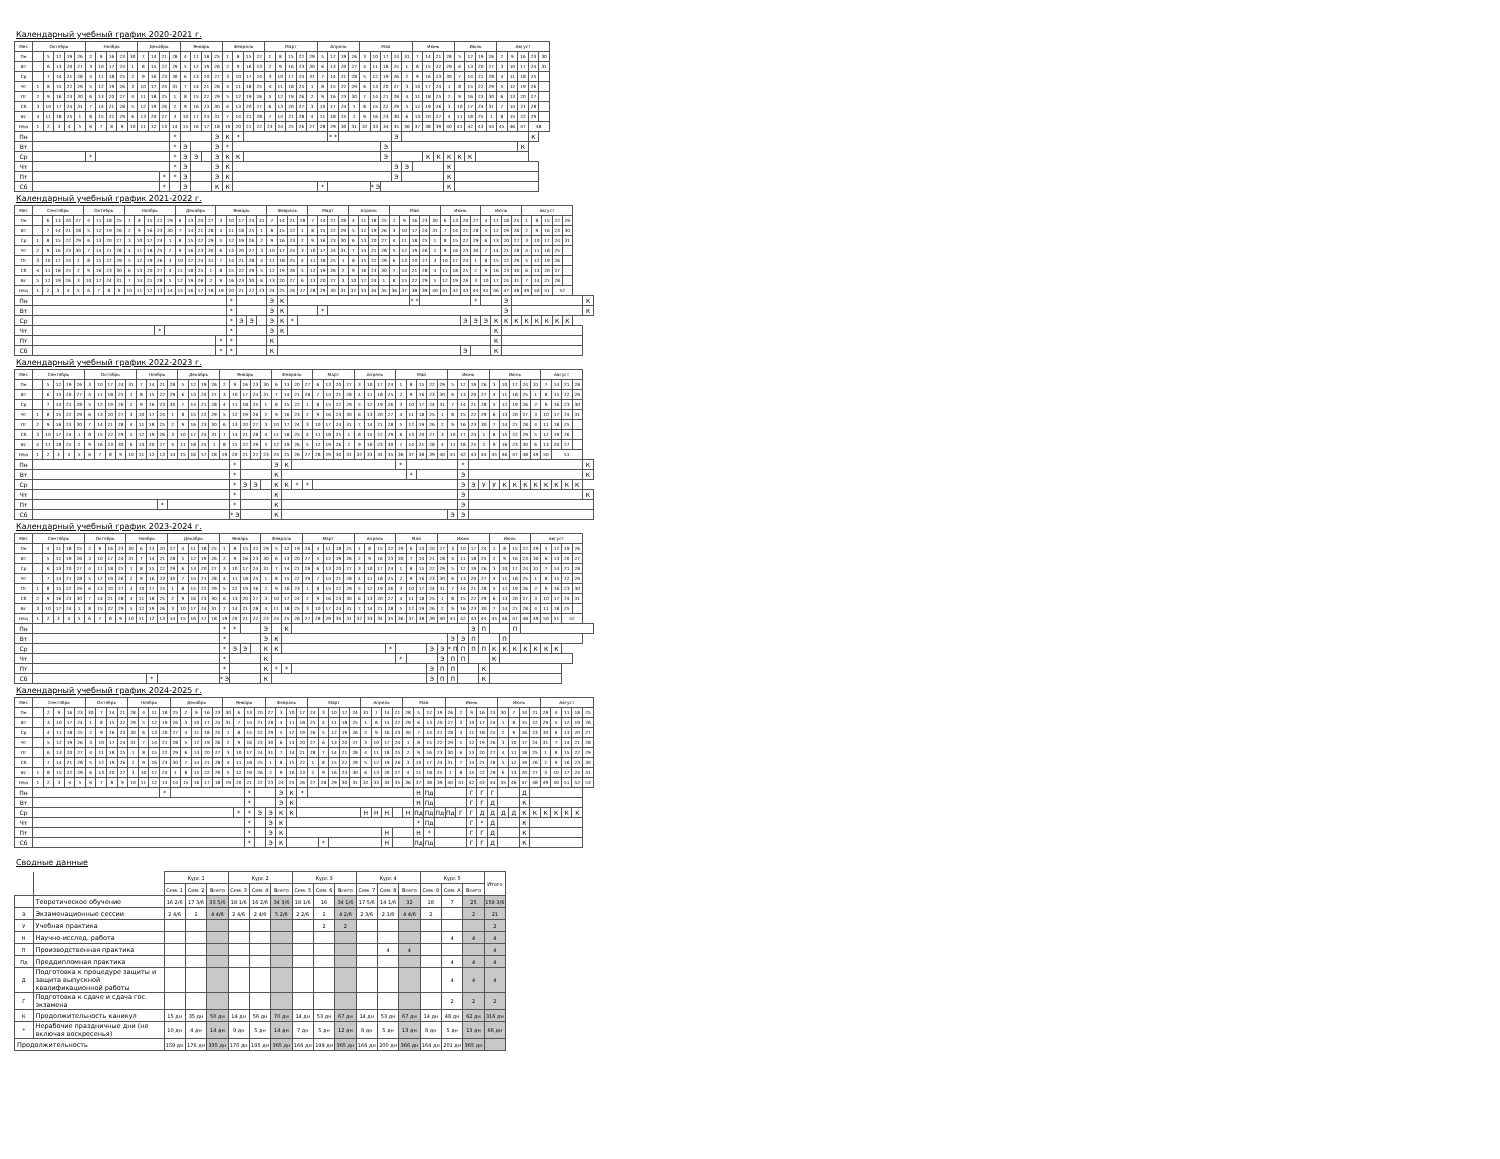Календарный учебный график 2020-2021 г.
| Мес | Октябрь | | | | | Ноябрь | | | | | Декабрь | | | | Январь | | | | Февраль | | | | Март | | | | | Апрель | | | | Май | | | | | Июнь | | | | Июль | | | | Август | | | | |
| Пн | | 5 | 12 | 19 | 26 | 2 | 9 | 16 | 23 | 30 | 7 | 14 | 21 | 28 | 4 | 11 | 18 | 25 | 1 | 8 | 15 | 22 | 1 | 8 | 15 | 22 | 29 | 5 | 12 | 19 | 26 | 3 | 10 | 17 | 24 | 31 | 7 | 14 | 21 | 28 | 5 | 12 | 19 | 26 | 2 | 9 | 16 | 23 | 30 |
| Вт | | 6 | 13 | 20 | 27 | 3 | 10 | 17 | 24 | 1 | 8 | 15 | 22 | 29 | 5 | 12 | 19 | 26 | 2 | 9 | 16 | 23 | 2 | 9 | 16 | 23 | 30 | 6 | 13 | 20 | 27 | 4 | 11 | 18 | 25 | 1 | 8 | 15 | 22 | 29 | 6 | 13 | 20 | 27 | 3 | 10 | 17 | 24 | 31 |
| Ср | | 7 | 14 | 21 | 28 | 4 | 11 | 18 | 25 | 2 | 9 | 16 | 23 | 30 | 6 | 13 | 20 | 27 | 3 | 10 | 17 | 24 | 3 | 10 | 17 | 24 | 31 | 7 | 14 | 21 | 28 | 5 | 12 | 19 | 26 | 2 | 9 | 16 | 23 | 30 | 7 | 14 | 21 | 28 | 4 | 11 | 18 | 25 | |
| Чт | 1 | 8 | 15 | 22 | 29 | 5 | 12 | 19 | 26 | 3 | 10 | 17 | 24 | 31 | 7 | 14 | 21 | 28 | 4 | 11 | 18 | 25 | 4 | 11 | 18 | 25 | 1 | 8 | 15 | 22 | 29 | 6 | 13 | 20 | 27 | 3 | 10 | 17 | 24 | 1 | 8 | 15 | 22 | 29 | 5 | 12 | 19 | 26 | |
| Пт | 2 | 9 | 16 | 23 | 30 | 6 | 13 | 20 | 27 | 4 | 11 | 18 | 25 | 1 | 8 | 15 | 22 | 29 | 5 | 12 | 19 | 26 | 5 | 12 | 19 | 26 | 2 | 9 | 16 | 23 | 30 | 7 | 14 | 21 | 28 | 4 | 11 | 18 | 25 | 2 | 9 | 16 | 23 | 30 | 6 | 13 | 20 | 27 | |
| Сб | 3 | 10 | 17 | 24 | 31 | 7 | 14 | 21 | 28 | 5 | 12 | 19 | 26 | 2 | 9 | 16 | 23 | 30 | 6 | 13 | 20 | 27 | 6 | 13 | 20 | 27 | 3 | 10 | 17 | 24 | 1 | 8 | 15 | 22 | 29 | 5 | 12 | 19 | 26 | 3 | 10 | 17 | 24 | 31 | 7 | 14 | 21 | 28 | |
| Вс | 4 | 11 | 18 | 25 | 1 | 8 | 15 | 22 | 29 | 6 | 13 | 20 | 27 | 3 | 10 | 17 | 24 | 31 | 7 | 14 | 21 | 28 | 7 | 14 | 21 | 28 | 4 | 11 | 18 | 25 | 2 | 9 | 16 | 23 | 30 | 6 | 13 | 20 | 27 | 4 | 11 | 18 | 25 | 1 | 8 | 15 | 22 | 29 | |
| Нед | 1 | 2 | 3 | 4 | 5 | 6 | 7 | 8 | 9 | 10 | 11 | 12 | 13 | 14 | 15 | 16 | 17 | 18 | 19 | 20 | 21 | 22 | 23 | 24 | 25 | 26 | 27 | 28 | 29 | 30 | 31 | 32 | 33 | 34 | 35 | 36 | 37 | 38 | 39 | 40 | 41 | 42 | 43 | 44 | 45 | 46 | 47 | 48 | |
| Пн | | | | | | | | | | | | | | * | | | | Э | К | * | | | | | | | | | * * | | | | | | Э | | | | | | | | | | | | | К | |
| Вт | | | | | | | | | | | | | | * | Э | | | Э | * | | | | | | | | | | | | | | | Э | | | | | | | | | | | | | К | | |
| Ср | | | | | | * | | | | | | | | * | Э | Э | | Э | К | К | | | | | | | | | | | | | | Э | | | | К | К | К | К | К | | | | | | | |
| Чт | | | | | | | | | | | | | | * | Э | | | Э | К | | | | | | | | | | | | | | | | Э | Э | | | | К | | | | | | | | | |
| Пт | | | | | | | | | | | | | * | * | Э | | | Э | К | | | | | | | | | | | | | | | | Э | | | | | К | | | | | | | | | |
| Сб | | | | | | | | | | | | | * | | Э | | | К | К | | | | | | | | | * | | | | | * Э | | | | | | | К | | | | | | | | | |
Календарный учебный график 2021-2022 г.
| Мес | Сентябрь | | | | | Октябрь | | | | Ноябрь | | | | | Декабрь | | | | Январь | | | | | Февраль | | | | Март | | | | Апрель | | | | Май | | | | | Июнь | | | | Июль | | | | Август | | | | | |
| Пн | | 6 | 13 | 20 | 27 | 4 | 11 | 18 | 25 | 1 | 8 | 15 | 22 | 29 | 6 | 13 | 20 | 27 | 3 | 10 | 17 | 24 | 31 | 7 | 14 | 21 | 28 | 7 | 14 | 21 | 28 | 4 | 11 | 18 | 25 | 2 | 9 | 16 | 23 | 30 | 6 | 13 | 20 | 27 | 4 | 11 | 18 | 25 | 1 | 8 | 15 | 22 | 29 | |
| Вт | | 7 | 14 | 21 | 28 | 5 | 12 | 19 | 26 | 2 | 9 | 16 | 23 | 30 | 7 | 14 | 21 | 28 | 4 | 11 | 18 | 25 | 1 | 8 | 15 | 22 | 1 | 8 | 15 | 22 | 29 | 5 | 12 | 19 | 26 | 3 | 10 | 17 | 24 | 31 | 7 | 14 | 21 | 28 | 5 | 12 | 19 | 26 | 2 | 9 | 16 | 23 | 30 | |
| Ср | 1 | 8 | 15 | 22 | 29 | 6 | 13 | 20 | 27 | 3 | 10 | 17 | 24 | 1 | 8 | 15 | 22 | 29 | 5 | 12 | 19 | 26 | 2 | 9 | 16 | 23 | 2 | 9 | 16 | 23 | 30 | 6 | 13 | 20 | 27 | 4 | 11 | 18 | 25 | 1 | 8 | 15 | 22 | 29 | 6 | 13 | 20 | 27 | 3 | 10 | 17 | 24 | 31 | |
| Чт | 2 | 9 | 16 | 23 | 30 | 7 | 14 | 21 | 28 | 4 | 11 | 18 | 25 | 2 | 9 | 16 | 23 | 30 | 6 | 13 | 20 | 27 | 3 | 10 | 17 | 24 | 3 | 10 | 17 | 24 | 31 | 7 | 14 | 21 | 28 | 5 | 12 | 19 | 26 | 2 | 9 | 16 | 23 | 30 | 7 | 14 | 21 | 28 | 4 | 11 | 18 | 25 | | |
| Пт | 3 | 10 | 17 | 24 | 1 | 8 | 15 | 22 | 29 | 5 | 12 | 19 | 26 | 3 | 10 | 17 | 24 | 31 | 7 | 14 | 21 | 28 | 4 | 11 | 18 | 25 | 4 | 11 | 18 | 25 | 1 | 8 | 15 | 22 | 29 | 6 | 13 | 20 | 27 | 3 | 10 | 17 | 24 | 1 | 8 | 15 | 22 | 29 | 5 | 12 | 19 | 26 | | |
| Сб | 4 | 11 | 18 | 25 | 2 | 9 | 16 | 23 | 30 | 6 | 13 | 20 | 27 | 4 | 11 | 18 | 25 | 1 | 8 | 15 | 22 | 29 | 5 | 12 | 19 | 26 | 5 | 12 | 19 | 26 | 2 | 9 | 16 | 23 | 30 | 7 | 14 | 21 | 28 | 4 | 11 | 18 | 25 | 2 | 9 | 16 | 23 | 30 | 6 | 13 | 20 | 27 | | |
| Вс | 5 | 12 | 19 | 26 | 3 | 10 | 17 | 24 | 31 | 7 | 14 | 21 | 28 | 5 | 12 | 19 | 26 | 2 | 9 | 16 | 23 | 30 | 6 | 13 | 20 | 27 | 6 | 13 | 20 | 27 | 3 | 10 | 17 | 24 | 1 | 8 | 15 | 22 | 29 | 5 | 12 | 19 | 26 | 3 | 10 | 17 | 24 | 31 | 7 | 14 | 21 | 28 | | |
| Нед | 1 | 2 | 3 | 4 | 5 | 6 | 7 | 8 | 9 | 10 | 11 | 12 | 13 | 14 | 15 | 16 | 17 | 18 | 19 | 20 | 21 | 22 | 23 | 24 | 25 | 26 | 27 | 28 | 29 | 30 | 31 | 32 | 33 | 34 | 35 | 36 | 37 | 38 | 39 | 40 | 41 | 42 | 43 | 44 | 45 | 46 | 47 | 48 | 49 | 50 | 51 | 52 | | |
| Пн | | | | | | | | | | | | | | | | | | | | * | | | | Э | К | | | | | | | | | | | | | * * | | | | | | * | | | Э | | | | | | | К |
| Вт | | | | | | | | | | | | | | | | | | | | * | | | | Э | К | | | | * | | | | | | | | | | | | | | | | | | Э | | | | | | | К |
| Ср | | | | | | | | | | | | | | | | | | | | * | Э | Э | | Э | К | * | | | | | | | | | | | | | | | | | Э | Э | Э | К | К | К | К | К | К | К | К | |
| Чт | | | | | | | | | | | | | * | | | | | | | * | | | | Э | К | | | | | | | | | | | | | | | | | | | | | К | | | | | | | | |
| Пт | | | | | | | | | | | | | | | | | | | * | * | | | | К | | | | | | | | | | | | | | | | | | | | | | К | | | | | | | | |
| Сб | | | | | | | | | | | | | | | | | | | * | * | | | | К | | | | | | | | | | | | | | | | | | | Э | | | К | | | | | | | | |
Календарный учебный график 2022-2023 г.
| Мес | Сентябрь | | | | | Октябрь | | | | | Ноябрь | | | | Декабрь | | | | Январь | | | | | Февраль | | | | Март | | | | Апрель | | | | Май | | | | | Июнь | | | | Июль | | | | | Август | | | | |
| Пн | | 5 | 12 | 19 | 26 | 3 | 10 | 17 | 24 | 31 | 7 | 14 | 21 | 28 | 5 | 12 | 19 | 26 | 2 | 9 | 16 | 23 | 30 | 6 | 13 | 20 | 27 | 6 | 13 | 20 | 27 | 3 | 10 | 17 | 24 | 1 | 8 | 15 | 22 | 29 | 5 | 12 | 19 | 26 | 3 | 10 | 17 | 24 | 31 | 7 | 14 | 21 | 28 | |
| Вт | | 6 | 13 | 20 | 27 | 4 | 11 | 18 | 25 | 1 | 8 | 15 | 22 | 29 | 6 | 13 | 20 | 27 | 3 | 10 | 17 | 24 | 31 | 7 | 14 | 21 | 28 | 7 | 14 | 21 | 28 | 4 | 11 | 18 | 25 | 2 | 9 | 16 | 23 | 30 | 6 | 13 | 20 | 27 | 4 | 11 | 18 | 25 | 1 | 8 | 15 | 22 | 29 | |
| Ср | | 7 | 14 | 21 | 28 | 5 | 12 | 19 | 26 | 2 | 9 | 16 | 23 | 30 | 7 | 14 | 21 | 28 | 4 | 11 | 18 | 25 | 1 | 8 | 15 | 22 | 1 | 8 | 15 | 22 | 29 | 5 | 12 | 19 | 26 | 3 | 10 | 17 | 24 | 31 | 7 | 14 | 21 | 28 | 5 | 12 | 19 | 26 | 2 | 9 | 16 | 23 | 30 | |
| Чт | 1 | 8 | 15 | 22 | 29 | 6 | 13 | 20 | 27 | 3 | 10 | 17 | 24 | 1 | 8 | 15 | 22 | 29 | 5 | 12 | 19 | 26 | 2 | 9 | 16 | 23 | 2 | 9 | 16 | 23 | 30 | 6 | 13 | 20 | 27 | 4 | 11 | 18 | 25 | 1 | 8 | 15 | 22 | 29 | 6 | 13 | 20 | 27 | 3 | 10 | 17 | 24 | 31 | |
| Пт | 2 | 9 | 16 | 23 | 30 | 7 | 14 | 21 | 28 | 4 | 11 | 18 | 25 | 2 | 9 | 16 | 23 | 30 | 6 | 13 | 20 | 27 | 3 | 10 | 17 | 24 | 3 | 10 | 17 | 24 | 31 | 7 | 14 | 21 | 28 | 5 | 12 | 19 | 26 | 2 | 9 | 16 | 23 | 30 | 7 | 14 | 21 | 28 | 4 | 11 | 18 | 25 | | |
| Сб | 3 | 10 | 17 | 24 | 1 | 8 | 15 | 22 | 29 | 5 | 12 | 19 | 26 | 3 | 10 | 17 | 24 | 31 | 7 | 14 | 21 | 28 | 4 | 11 | 18 | 25 | 4 | 11 | 18 | 25 | 1 | 8 | 15 | 22 | 29 | 6 | 13 | 20 | 27 | 3 | 10 | 17 | 24 | 1 | 8 | 15 | 22 | 29 | 5 | 12 | 19 | 26 | | |
| Вс | 4 | 11 | 18 | 25 | 2 | 9 | 16 | 23 | 30 | 6 | 13 | 20 | 27 | 4 | 11 | 18 | 25 | 1 | 8 | 15 | 22 | 29 | 5 | 12 | 19 | 26 | 5 | 12 | 19 | 26 | 2 | 9 | 16 | 23 | 30 | 7 | 14 | 21 | 28 | 4 | 11 | 18 | 25 | 2 | 9 | 16 | 23 | 30 | 6 | 13 | 20 | 27 | | |
| Нед | 1 | 2 | 3 | 4 | 5 | 6 | 7 | 8 | 9 | 10 | 11 | 12 | 13 | 14 | 15 | 16 | 17 | 18 | 19 | 20 | 21 | 22 | 23 | 24 | 25 | 26 | 27 | 28 | 29 | 30 | 31 | 32 | 33 | 34 | 35 | 36 | 37 | 38 | 39 | 40 | 41 | 42 | 43 | 44 | 45 | 46 | 47 | 48 | 49 | 50 | 51 | | | |
| Пн | | | | | | | | | | | | | | | | | | | | * | | | | Э | К | | | | | | | | | | | * | | | | | | * | | | | | | | | | | | | К |
| Вт | | | | | | | | | | | | | | | | | | | | * | | | | К | | | | | | | | | | | | | * | | | | | Э | | | | | | | | | | | | К |
| Ср | | | | | | | | | | | | | | | | | | | | * | Э | Э | | К | К | * | * | | | | | | | | | | | | | | | Э | Э | У | У | К | К | К | К | К | К | К | К | |
| Чт | | | | | | | | | | | | | | | | | | | | * | | | | К | | | | | | | | | | | | | | | | | | Э | | | | | | | | | | | | К |
| Пт | | | | | | | | | | | | | * | | | | | | | * | | | | К | | | | | | | | | | | | | | | | | | Э | | | | | | | | | | | | |
| Сб | | | | | | | | | | | | | | | | | | | | * Э | | | | К | | | | | | | | | | | | | | | | | Э | Э | | | | | | | | | | | | |
Календарный учебный график 2023-2024 г.
| Мес | Сентябрь | | | | | Октябрь | | | | Ноябрь | | | | Декабрь | | | | | Январь | | | | Февраль | | | | Март | | | | | Апрель | | | | Май | | | | Июнь | | | | | Июль | | | | Август | | | | |
| Пн | | 4 | 11 | 18 | 25 | 2 | 9 | 16 | 23 | 30 | 6 | 13 | 20 | 27 | 4 | 11 | 18 | 25 | 1 | 8 | 15 | 22 | 29 | 5 | 12 | 19 | 26 | 4 | 11 | 18 | 25 | 1 | 8 | 15 | 22 | 29 | 6 | 13 | 20 | 27 | 3 | 10 | 17 | 24 | 1 | 8 | 15 | 22 | 29 | 5 | 12 | 19 | 26 |
| Вт | | 5 | 12 | 19 | 26 | 3 | 10 | 17 | 24 | 31 | 7 | 14 | 21 | 28 | 5 | 12 | 19 | 26 | 2 | 9 | 16 | 23 | 30 | 6 | 13 | 20 | 27 | 5 | 12 | 19 | 26 | 2 | 9 | 16 | 23 | 30 | 7 | 14 | 21 | 28 | 4 | 11 | 18 | 25 | 2 | 9 | 16 | 23 | 30 | 6 | 13 | 20 | 27 |
| Ср | | 6 | 13 | 20 | 27 | 4 | 11 | 18 | 25 | 1 | 8 | 15 | 22 | 29 | 6 | 13 | 20 | 27 | 3 | 10 | 17 | 24 | 31 | 7 | 14 | 21 | 28 | 6 | 13 | 20 | 27 | 3 | 10 | 17 | 24 | 1 | 8 | 15 | 22 | 29 | 5 | 12 | 19 | 26 | 3 | 10 | 17 | 24 | 31 | 7 | 14 | 21 | 28 |
| Чт | | 7 | 14 | 21 | 28 | 5 | 12 | 19 | 26 | 2 | 9 | 16 | 23 | 30 | 7 | 14 | 21 | 28 | 4 | 11 | 18 | 25 | 1 | 8 | 15 | 22 | 29 | 7 | 14 | 21 | 28 | 4 | 11 | 18 | 25 | 2 | 9 | 16 | 23 | 30 | 6 | 13 | 20 | 27 | 4 | 11 | 18 | 25 | 1 | 8 | 15 | 22 | 29 |
| Пт | 1 | 8 | 15 | 22 | 29 | 6 | 13 | 20 | 27 | 3 | 10 | 17 | 24 | 1 | 8 | 15 | 22 | 29 | 5 | 12 | 19 | 26 | 2 | 9 | 16 | 23 | 1 | 8 | 15 | 22 | 29 | 5 | 12 | 19 | 26 | 3 | 10 | 17 | 24 | 31 | 7 | 14 | 21 | 28 | 5 | 12 | 19 | 26 | 2 | 9 | 16 | 23 | 30 |
| Сб | 2 | 9 | 16 | 23 | 30 | 7 | 14 | 21 | 28 | 4 | 11 | 18 | 25 | 2 | 9 | 16 | 23 | 30 | 6 | 13 | 20 | 27 | 3 | 10 | 17 | 24 | 2 | 9 | 16 | 23 | 30 | 6 | 13 | 20 | 27 | 4 | 11 | 18 | 25 | 1 | 8 | 15 | 22 | 29 | 6 | 13 | 20 | 27 | 3 | 10 | 17 | 24 | 31 |
| Вс | 3 | 10 | 17 | 24 | 1 | 8 | 15 | 22 | 29 | 5 | 12 | 19 | 26 | 3 | 10 | 17 | 24 | 31 | 7 | 14 | 21 | 28 | 4 | 11 | 18 | 25 | 3 | 10 | 17 | 24 | 31 | 7 | 14 | 21 | 28 | 5 | 12 | 19 | 26 | 2 | 9 | 16 | 23 | 30 | 7 | 14 | 21 | 28 | 4 | 11 | 18 | 25 | |
| Нед | 1 | 2 | 3 | 4 | 5 | 6 | 7 | 8 | 9 | 10 | 11 | 12 | 13 | 14 | 15 | 16 | 17 | 18 | 19 | 20 | 21 | 22 | 23 | 24 | 25 | 26 | 27 | 28 | 29 | 30 | 31 | 32 | 33 | 34 | 35 | 36 | 37 | 38 | 39 | 40 | 41 | 42 | 43 | 44 | 45 | 46 | 47 | 48 | 49 | 50 | 51 | 52 | |
| Пн | | | | | | | | | | | | | | | | | | | * | * | | | Э | | К | | | | | | | | | | | | | | | | | | Э | П | | | П | | | | | | |
| Вт | | | | | | | | | | | | | | | | | | | * | | | | Э | К | | | | | | | | | | | | | | | | | Э | Э | П | | | П | | | | | | | |
| Ср | | | | | | | | | | | | | | | | | | | * | Э | Э | | К | К | | | | | | | | | | | * | | | | Э | Э | * П | П | П | П | К | К | К | К | К | К | К | | |
| Чт | | | | | | | | | | | | | | | | | | | * | | | | К | | | | | | | | | | | | | * | | | | Э | П | П | | | К | | | | | | | | |
| Пт | | | | | | | | | | | | | | | | | | | * | | | | К | * | * | | | | | | | | | | | | | | Э | П | П | | | К | | | | | | | | | |
| Сб | | | | | | | | | | | | * | | | | | | | * Э | | | | К | | | | | | | | | | | | | | | | Э | П | П | | | К | | | | | | | | | |
Календарный учебный график 2024-2025 г.
| Мес | Сентябрь | | | | | Октябрь | | | | Ноябрь | | | | Декабрь | | | | | Январь | | | | Февраль | | | | Март | | | | | Апрель | | | | Май | | | | Июнь | | | | | Июль | | | | Август | | | | |
| Пн | | 2 | 9 | 16 | 23 | 30 | 7 | 14 | 21 | 28 | 4 | 11 | 18 | 25 | 2 | 9 | 16 | 23 | 30 | 6 | 13 | 20 | 27 | 3 | 10 | 17 | 24 | 3 | 10 | 17 | 24 | 31 | 7 | 14 | 21 | 28 | 5 | 12 | 19 | 26 | 2 | 9 | 16 | 23 | 30 | 7 | 14 | 21 | 28 | 4 | 11 | 18 | 25 |
| Вт | | 3 | 10 | 17 | 24 | 1 | 8 | 15 | 22 | 29 | 5 | 12 | 19 | 26 | 3 | 10 | 17 | 24 | 31 | 7 | 14 | 21 | 28 | 4 | 11 | 18 | 25 | 4 | 11 | 18 | 25 | 1 | 8 | 15 | 22 | 29 | 6 | 13 | 20 | 27 | 3 | 10 | 17 | 24 | 1 | 8 | 15 | 22 | 29 | 5 | 12 | 19 | 26 |
| Ср | | 4 | 11 | 18 | 25 | 2 | 9 | 16 | 23 | 30 | 6 | 13 | 20 | 27 | 4 | 11 | 18 | 25 | 1 | 8 | 15 | 22 | 29 | 5 | 12 | 19 | 26 | 5 | 12 | 19 | 26 | 2 | 9 | 16 | 23 | 30 | 7 | 14 | 21 | 28 | 4 | 11 | 18 | 25 | 2 | 9 | 16 | 23 | 30 | 6 | 13 | 20 | 27 |
| Чт | | 5 | 12 | 19 | 26 | 3 | 10 | 17 | 24 | 31 | 7 | 14 | 21 | 28 | 5 | 12 | 19 | 26 | 2 | 9 | 16 | 23 | 30 | 6 | 13 | 20 | 27 | 6 | 13 | 20 | 27 | 3 | 10 | 17 | 24 | 1 | 8 | 15 | 22 | 29 | 5 | 12 | 19 | 26 | 3 | 10 | 17 | 24 | 31 | 7 | 14 | 21 | 28 |
| Пт | | 6 | 13 | 20 | 27 | 4 | 11 | 18 | 25 | 1 | 8 | 15 | 22 | 29 | 6 | 13 | 20 | 27 | 3 | 10 | 17 | 24 | 31 | 7 | 14 | 21 | 28 | 7 | 14 | 21 | 28 | 4 | 11 | 18 | 25 | 2 | 9 | 16 | 23 | 30 | 6 | 13 | 20 | 27 | 4 | 11 | 18 | 25 | 1 | 8 | 15 | 22 | 29 |
| Сб | | 7 | 14 | 21 | 28 | 5 | 12 | 19 | 26 | 2 | 9 | 16 | 23 | 30 | 7 | 14 | 21 | 28 | 4 | 11 | 18 | 25 | 1 | 8 | 15 | 22 | 1 | 8 | 15 | 22 | 29 | 5 | 12 | 19 | 26 | 3 | 10 | 17 | 24 | 31 | 7 | 14 | 21 | 28 | 5 | 12 | 19 | 26 | 2 | 9 | 16 | 23 | 30 |
| Вс | 1 | 8 | 15 | 22 | 29 | 6 | 13 | 20 | 27 | 3 | 10 | 17 | 24 | 1 | 8 | 15 | 22 | 29 | 5 | 12 | 19 | 26 | 2 | 9 | 16 | 23 | 2 | 9 | 16 | 23 | 30 | 6 | 13 | 20 | 27 | 4 | 11 | 18 | 25 | 1 | 8 | 15 | 22 | 29 | 6 | 13 | 20 | 27 | 3 | 10 | 17 | 24 | 31 |
| Нед | 1 | 2 | 3 | 4 | 5 | 6 | 7 | 8 | 9 | 10 | 11 | 12 | 13 | 14 | 15 | 16 | 17 | 18 | 19 | 20 | 21 | 22 | 23 | 24 | 25 | 26 | 27 | 28 | 29 | 30 | 31 | 32 | 33 | 34 | 35 | 36 | 37 | 38 | 39 | 40 | 41 | 42 | 43 | 44 | 45 | 46 | 47 | 48 | 49 | 50 | 51 | 52 | 53 |
| Пн | | | | | | | | | | | | | * | | | | | | | | * | | | Э | К | * | | | | | | | | | | | Н | Пд | | | | Г | Г | Г | | | Д | | | | | | |
| Вт | | | | | | | | | | | | | | | | | | | | | * | | | Э | К | | | | | | | | | | | | Н | Пд | | | | Г | Г | Д | | | К | | | | | | |
| Ср | | | | | | | | | | | | | | | | | | | | * | * | Э | Э | К | К | | | | | | | Н | Н | Н | | Н | Пд | Пд | Пд | Пд | Г | Г | Д | Д | Д | Д | К | К | К | К | К | К | |
| Чт | | | | | | | | | | | | | | | | | | | | | * | | Э | К | | | | | | | | | | | | | * | Пд | | | | Г | * | Д | | | К | | | | | | |
| Пт | | | | | | | | | | | | | | | | | | | | | * | | Э | К | | | | | | | | | | Н | | | Н | * | | | | Г | Г | Д | | | К | | | | | | |
| Сб | | | | | | | | | | | | | | | | | | | | | * | | Э | К | | | | * | | | | | | Н | | | Пд | Пд | | | | Г | Г | Д | | | К | | | | | | |
Сводные данные
| | | Курс 1 | | | Курс 2 | | | Курс 3 | | | Курс 4 | | | Курс 5 | | | Итого |
| | | Сем. 1 | Сем. 2 | Всего | Сем. 3 | Сем. 4 | Всего | Сем. 5 | Сем. 6 | Всего | Сем. 7 | Сем. 8 | Всего | Сем. 9 | Сем. A | Всего | |
| | Теоретическое обучение | 16 2/6 | 17 3/6 | 33 5/6 | 18 1/6 | 16 2/6 | 34 3/6 | 18 1/6 | 16 | 34 1/6 | 17 5/6 | 14 1/6 | 32 | 18 | 7 | 25 | 159 3/6 |
| Э | Экзаменационные сессии | 2 4/6 | 2 | 4 4/6 | 2 4/6 | 2 4/6 | 5 2/6 | 2 2/6 | 2 | 4 2/6 | 2 3/6 | 2 1/6 | 4 4/6 | 2 | | 2 | 21 |
| У | Учебная практика | | | | | | | | 2 | 2 | | | | | | | 2 |
| Н | Научно-исслед. работа | | | | | | | | | | | | | | 4 | 4 | 4 |
| П | Производственная практика | | | | | | | | | | | 4 | 4 | | | | 4 |
| Пд | Преддипломная практика | | | | | | | | | | | | | | 4 | 4 | 4 |
| Д | Подготовка к процедуре защиты и защита выпускной квалификационной работы | | | | | | | | | | | | | | 4 | 4 | 4 |
| Г | Подготовка к сдаче и сдача гос. экзамена | | | | | | | | | | | | | | 2 | 2 | 2 |
| К | Продолжительность каникул | 15 дн | 35 дн | 50 дн | 14 дн | 56 дн | 70 дн | 14 дн | 53 дн | 67 дн | 14 дн | 53 дн | 67 дн | 14 дн | 48 дн | 62 дн | 316 дн |
| * | Нерабочие праздничные дни (не включая воскресенья) | 10 дн | 4 дн | 14 дн | 9 дн | 5 дн | 14 дн | 7 дн | 5 дн | 12 дн | 8 дн | 5 дн | 13 дн | 8 дн | 5 дн | 13 дн | 66 дн |
| Продолжительность | | 159 дн | 176 дн | 335 дн | 170 дн | 195 дн | 365 дн | 166 дн | 199 дн | 365 дн | 166 дн | 200 дн | 366 дн | 164 дн | 201 дн | 365 дн | |